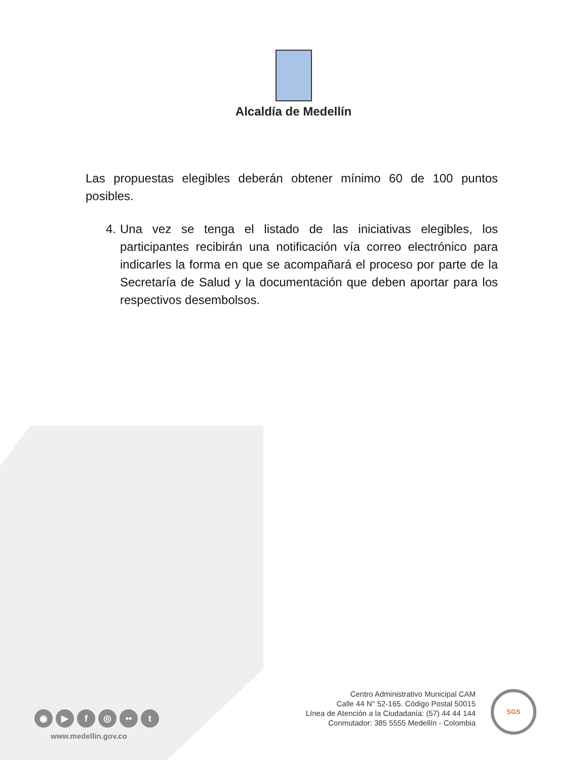Alcaldía de Medellín
Las propuestas elegibles deberán obtener mínimo 60 de 100 puntos posibles.
4. Una vez se tenga el listado de las iniciativas elegibles, los participantes recibirán una notificación vía correo electrónico para indicarles la forma en que se acompañará el proceso por parte de la Secretaría de Salud y la documentación que deben aportar para los respectivos desembolsos.
◉ ▶ f ◎ •• t
www.medellin.gov.co
Centro Administrativo Municipal CAM
Calle 44 N° 52-165. Código Postal 50015
Línea de Atención a la Ciudadanía: (57) 44 44 144
Conmutador: 385 5555 Medellín - Colombia
SGS